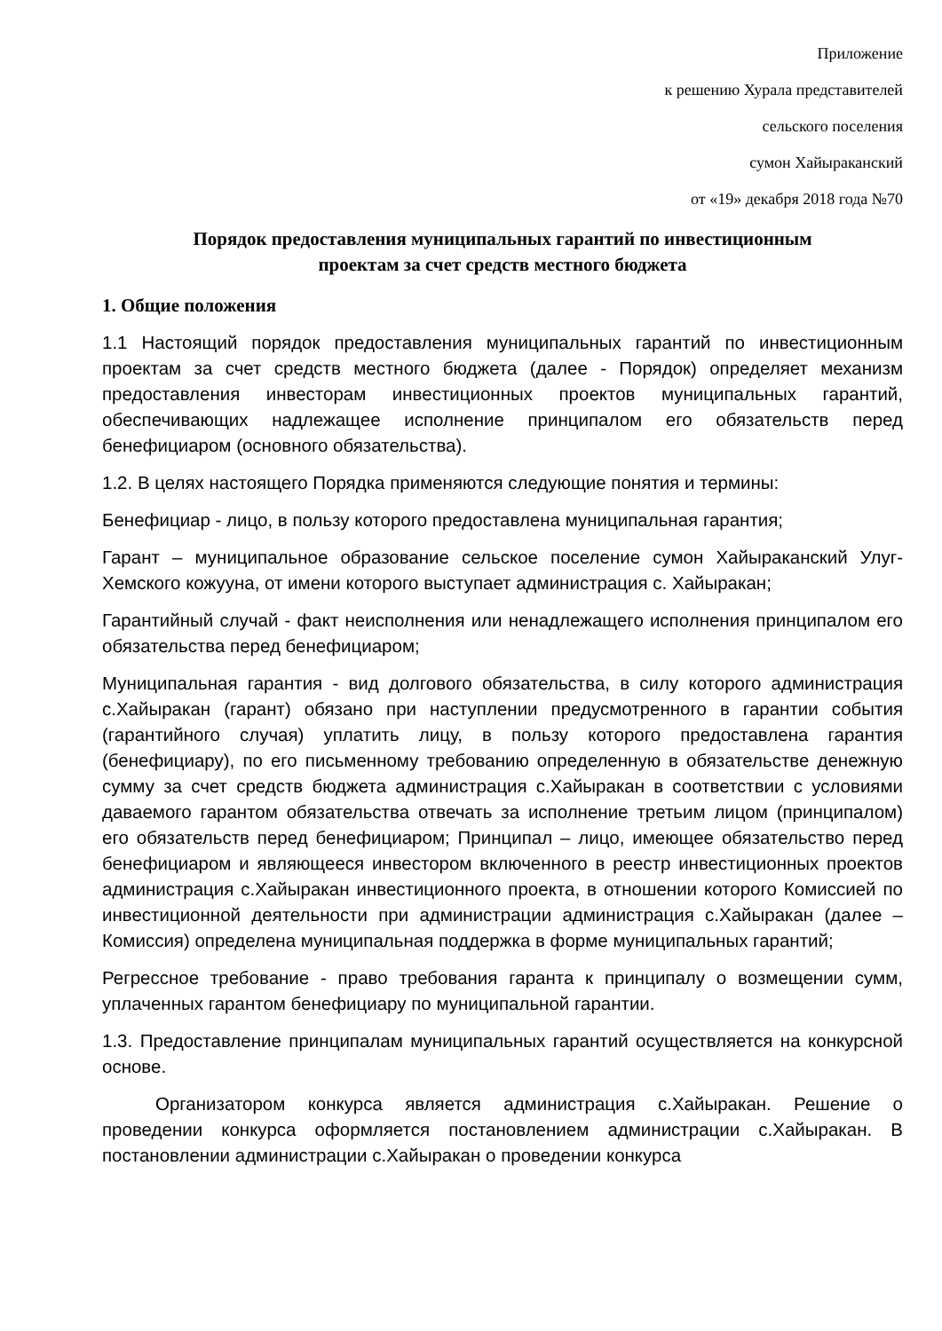Приложение
к решению Хурала представителей
сельского поселения
сумон Хайыраканский
от «19» декабря 2018 года №70
Порядок предоставления муниципальных гарантий по инвестиционным
проектам за счет средств местного бюджета
1. Общие положения
1.1 Настоящий порядок предоставления муниципальных гарантий по инвестиционным проектам за счет средств местного бюджета (далее - Порядок) определяет механизм предоставления инвесторам инвестиционных проектов муниципальных гарантий, обеспечивающих надлежащее исполнение принципалом его обязательств перед бенефициаром (основного обязательства).
1.2. В целях настоящего Порядка применяются следующие понятия и термины:
Бенефициар - лицо, в пользу которого предоставлена муниципальная гарантия;
Гарант – муниципальное образование сельское поселение сумон Хайыраканский Улуг-Хемского кожууна, от имени которого выступает администрация с. Хайыракан;
Гарантийный случай - факт неисполнения или ненадлежащего исполнения принципалом его обязательства перед бенефициаром;
Муниципальная гарантия - вид долгового обязательства, в силу которого администрация с.Хайыракан (гарант) обязано при наступлении предусмотренного в гарантии события (гарантийного случая) уплатить лицу, в пользу которого предоставлена гарантия (бенефициару), по его письменному требованию определенную в обязательстве денежную сумму за счет средств бюджета администрация с.Хайыракан в соответствии с условиями даваемого гарантом обязательства отвечать за исполнение третьим лицом (принципалом) его обязательств перед бенефициаром; Принципал – лицо, имеющее обязательство перед бенефициаром и являющееся инвестором включенного в реестр инвестиционных проектов администрация с.Хайыракан инвестиционного проекта, в отношении которого Комиссией по инвестиционной деятельности при администрации администрация с.Хайыракан (далее – Комиссия) определена муниципальная поддержка в форме муниципальных гарантий;
Регрессное требование - право требования гаранта к принципалу о возмещении сумм, уплаченных гарантом бенефициару по муниципальной гарантии.
1.3. Предоставление принципалам муниципальных гарантий осуществляется на конкурсной основе.
Организатором конкурса является администрация с.Хайыракан. Решение о проведении конкурса оформляется постановлением администрации с.Хайыракан. В постановлении администрации с.Хайыракан о проведении конкурса